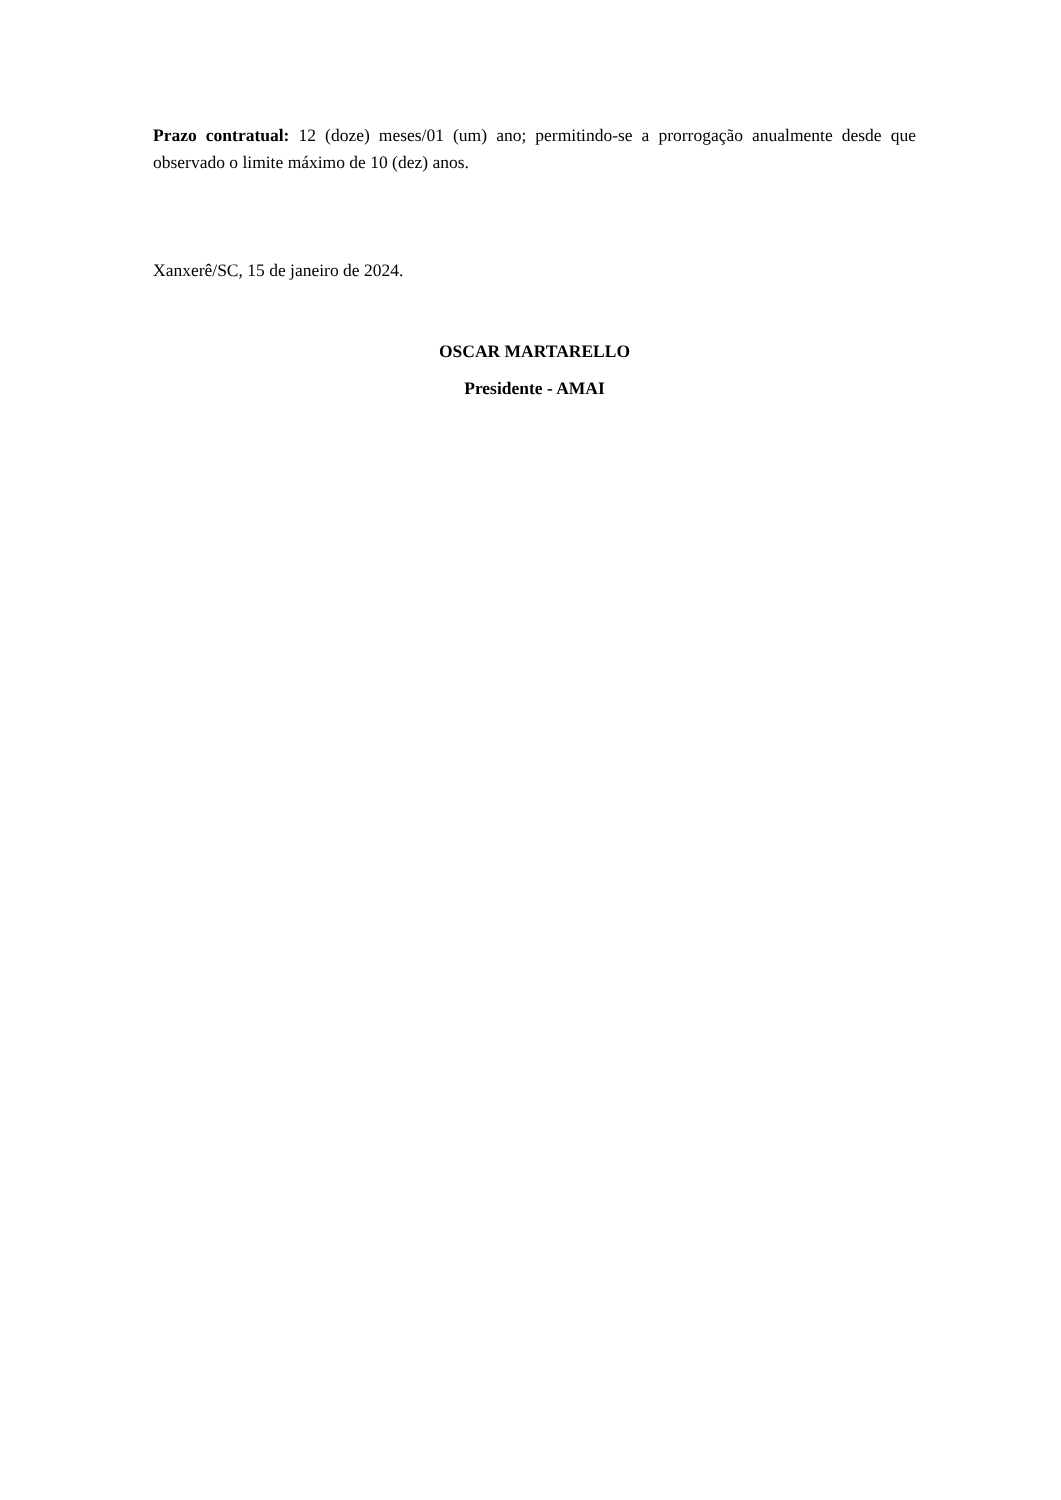Prazo contratual: 12 (doze) meses/01 (um) ano; permitindo-se a prorrogação anualmente desde que observado o limite máximo de 10 (dez) anos.
Xanxerê/SC, 15 de janeiro de 2024.
OSCAR MARTARELLO
Presidente - AMAI